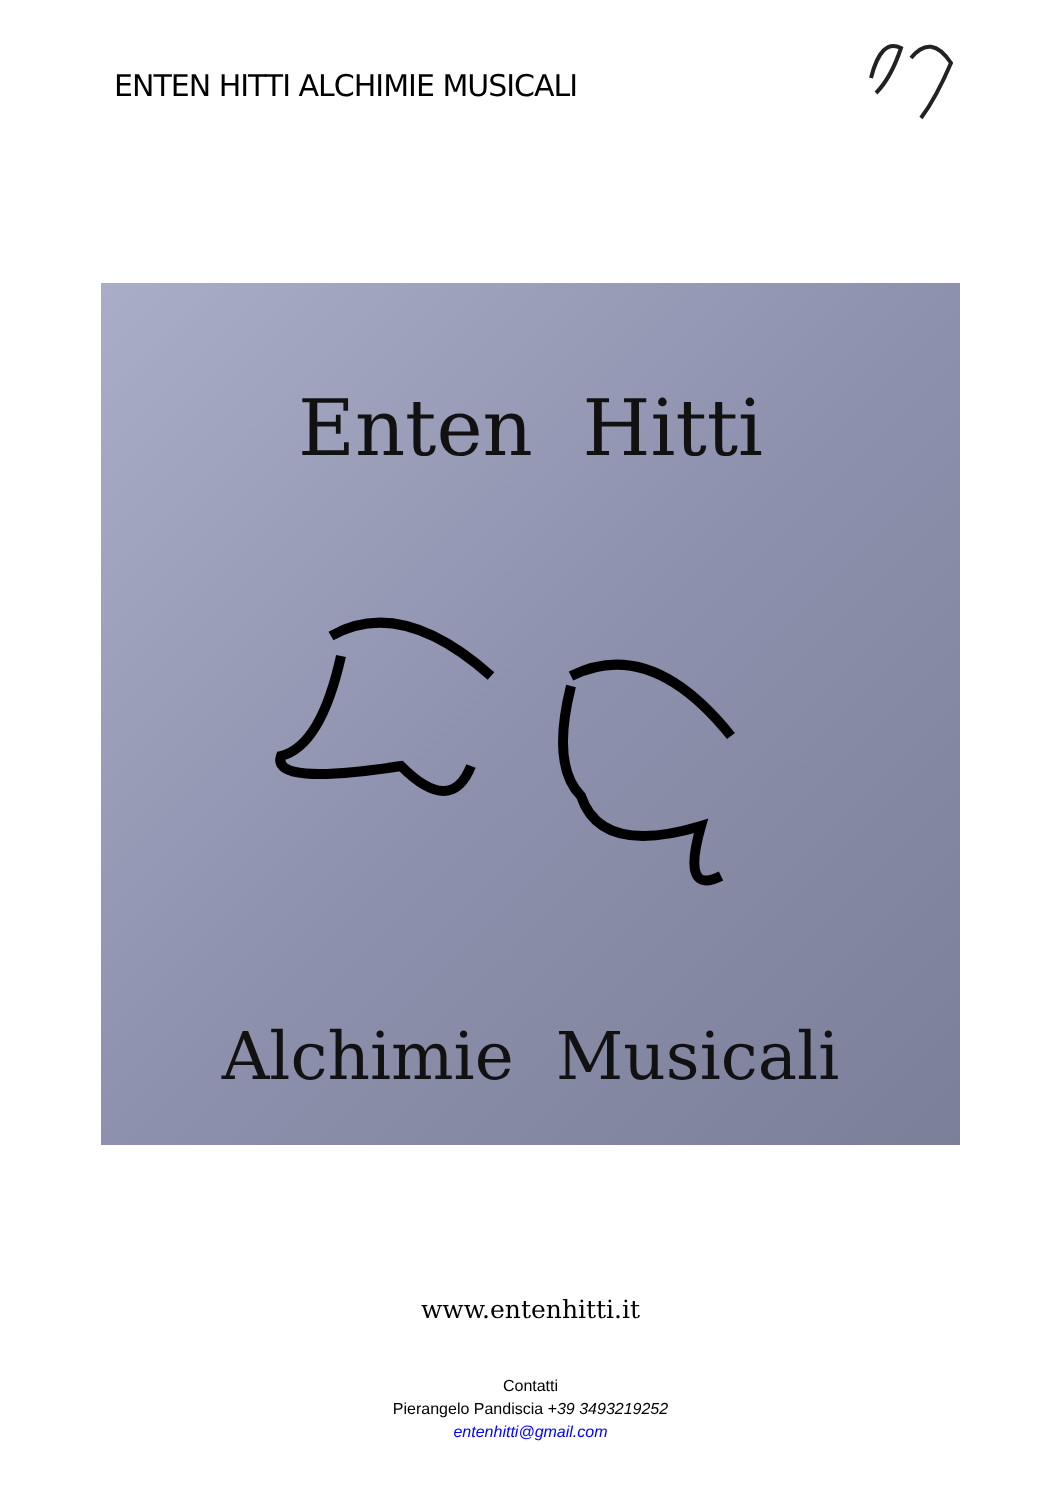ENTEN HITTI ALCHIMIE MUSICALI
Enten Hitti
Alchimie Musicali
www.entenhitti.it
Contatti
Pierangelo Pandiscia +39 3493219252
entenhitti@gmail.com